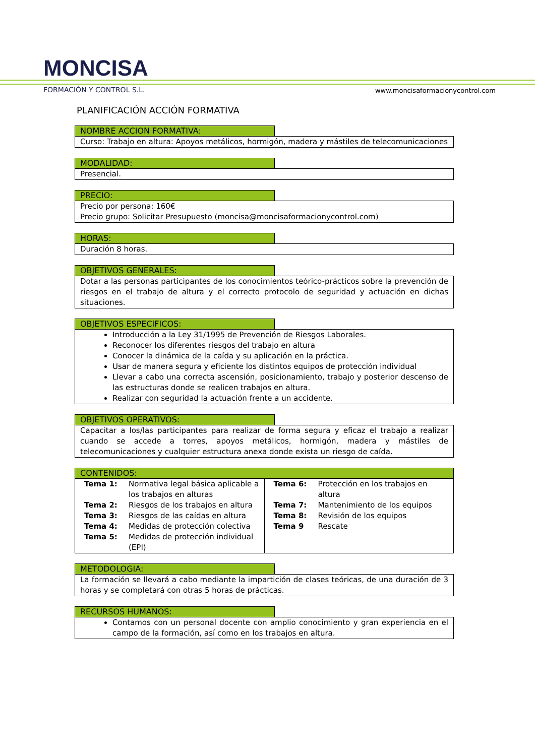MONCISA
FORMACIÓN Y CONTROL S.L.
www.moncisaformacionycontrol.com
PLANIFICACIÓN ACCIÓN FORMATIVA
NOMBRE ACCION FORMATIVA:
Curso: Trabajo en altura: Apoyos metálicos, hormigón, madera y mástiles de telecomunicaciones
MODALIDAD:
Presencial.
PRECIO:
Precio por persona: 160€
Precio grupo: Solicitar Presupuesto (moncisa@moncisaformacionycontrol.com)
HORAS:
Duración 8 horas.
OBJETIVOS GENERALES:
Dotar a las personas participantes de los conocimientos teórico-prácticos sobre la prevención de riesgos en el trabajo de altura y el correcto protocolo de seguridad y actuación en dichas situaciones.
OBJETIVOS ESPECIFICOS:
Introducción a la Ley 31/1995 de Prevención de Riesgos Laborales.
Reconocer los diferentes riesgos del trabajo en altura
Conocer la dinámica de la caída y su aplicación en la práctica.
Usar de manera segura y eficiente los distintos equipos de protección individual
Llevar a cabo una correcta ascensión, posicionamiento, trabajo y posterior descenso de las estructuras donde se realicen trabajos en altura.
Realizar con seguridad la actuación frente a un accidente.
OBJETIVOS OPERATIVOS:
Capacitar a los/las participantes para realizar de forma segura y eficaz el trabajo a realizar cuando se accede a torres, apoyos metálicos, hormigón, madera y mástiles de telecomunicaciones y cualquier estructura anexa donde exista un riesgo de caída.
CONTENIDOS:
| / Tema 1: / Normativa legal básica aplicable a los trabajos en alturas / / Tema 2: / Riesgos de los trabajos en altura / / Tema 3: / Riesgos de las caídas en altura / / Tema 4: / Medidas de protección colectiva / / Tema 5: / Medidas de protección individual (EPI) / | / Tema 6: / Protección en los trabajos en altura / / Tema 7: / Mantenimiento de los equipos / / Tema 8: / Revisión de los equipos / / Tema 9 / Rescate / |
METODOLOGIA:
La formación se llevará a cabo mediante la impartición de clases teóricas, de una duración de 3 horas y se completará con otras 5 horas de prácticas.
RECURSOS HUMANOS:
Contamos con un personal docente con amplio conocimiento y gran experiencia en el campo de la formación, así como en los trabajos en altura.